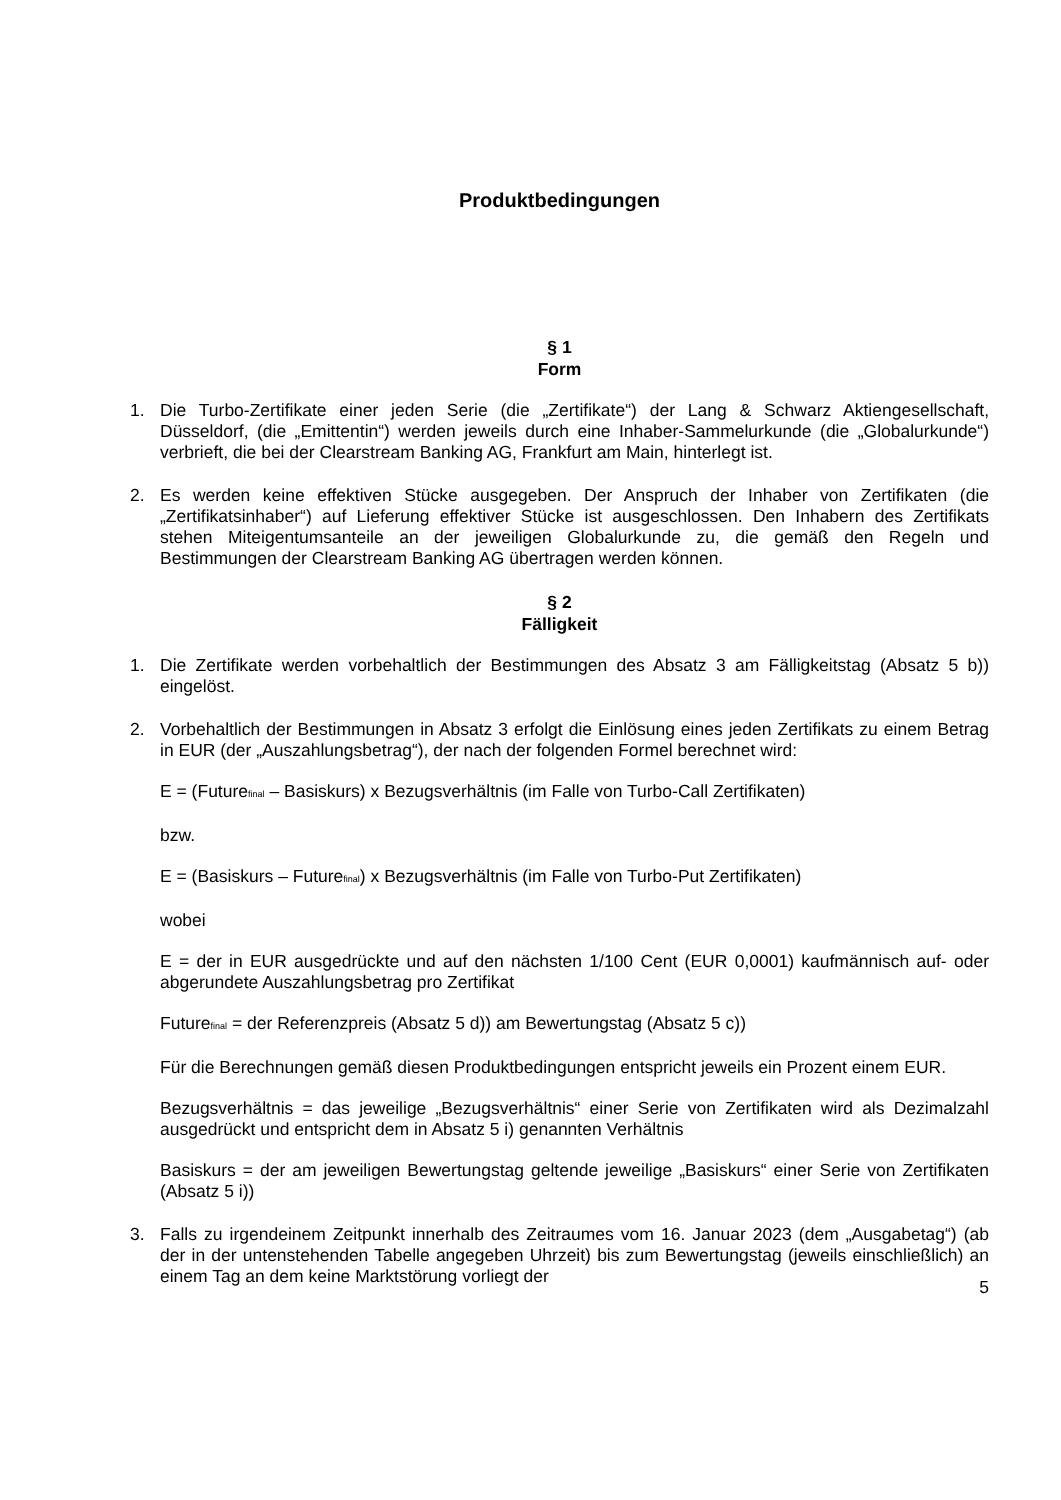Produktbedingungen
§ 1
Form
1. Die Turbo-Zertifikate einer jeden Serie (die „Zertifikate“) der Lang & Schwarz Aktiengesellschaft, Düsseldorf, (die „Emittentin“) werden jeweils durch eine Inhaber-Sammelurkunde (die „Globalurkunde“) verbrieft, die bei der Clearstream Banking AG, Frankfurt am Main, hinterlegt ist.
2. Es werden keine effektiven Stücke ausgegeben. Der Anspruch der Inhaber von Zertifikaten (die „Zertifikatsinhaber“) auf Lieferung effektiver Stücke ist ausgeschlossen. Den Inhabern des Zertifikats stehen Miteigentumsanteile an der jeweiligen Globalurkunde zu, die gemäß den Regeln und Bestimmungen der Clearstream Banking AG übertragen werden können.
§ 2
Fälligkeit
1. Die Zertifikate werden vorbehaltlich der Bestimmungen des Absatz 3 am Fälligkeitstag (Absatz 5 b)) eingelöst.
2. Vorbehaltlich der Bestimmungen in Absatz 3 erfolgt die Einlösung eines jeden Zertifikats zu einem Betrag in EUR (der „Auszahlungsbetrag“), der nach der folgenden Formel berechnet wird:
E = (Future<sub>final</sub> – Basiskurs) x Bezugsverhältnis (im Falle von Turbo-Call Zertifikaten)
bzw.
E = (Basiskurs – Future<sub>final</sub>) x Bezugsverhältnis (im Falle von Turbo-Put Zertifikaten)
wobei
E = der in EUR ausgedrückte und auf den nächsten 1/100 Cent (EUR 0,0001) kaufmännisch auf- oder abgerundete Auszahlungsbetrag pro Zertifikat
Future<sub>final</sub> = der Referenzpreis (Absatz 5 d)) am Bewertungstag (Absatz 5 c))
Für die Berechnungen gemäß diesen Produktbedingungen entspricht jeweils ein Prozent einem EUR.
Bezugsverhältnis = das jeweilige „Bezugsverhältnis“ einer Serie von Zertifikaten wird als Dezimalzahl ausgedrückt und entspricht dem in Absatz 5 i) genannten Verhältnis
Basiskurs = der am jeweiligen Bewertungstag geltende jeweilige „Basiskurs“ einer Serie von Zertifikaten (Absatz 5 i))
3. Falls zu irgendeinem Zeitpunkt innerhalb des Zeitraumes vom 16. Januar 2023 (dem „Ausgabetag“) (ab der in der untenstehenden Tabelle angegeben Uhrzeit) bis zum Bewertungstag (jeweils einschließlich) an einem Tag an dem keine Marktstörung vorliegt der
5